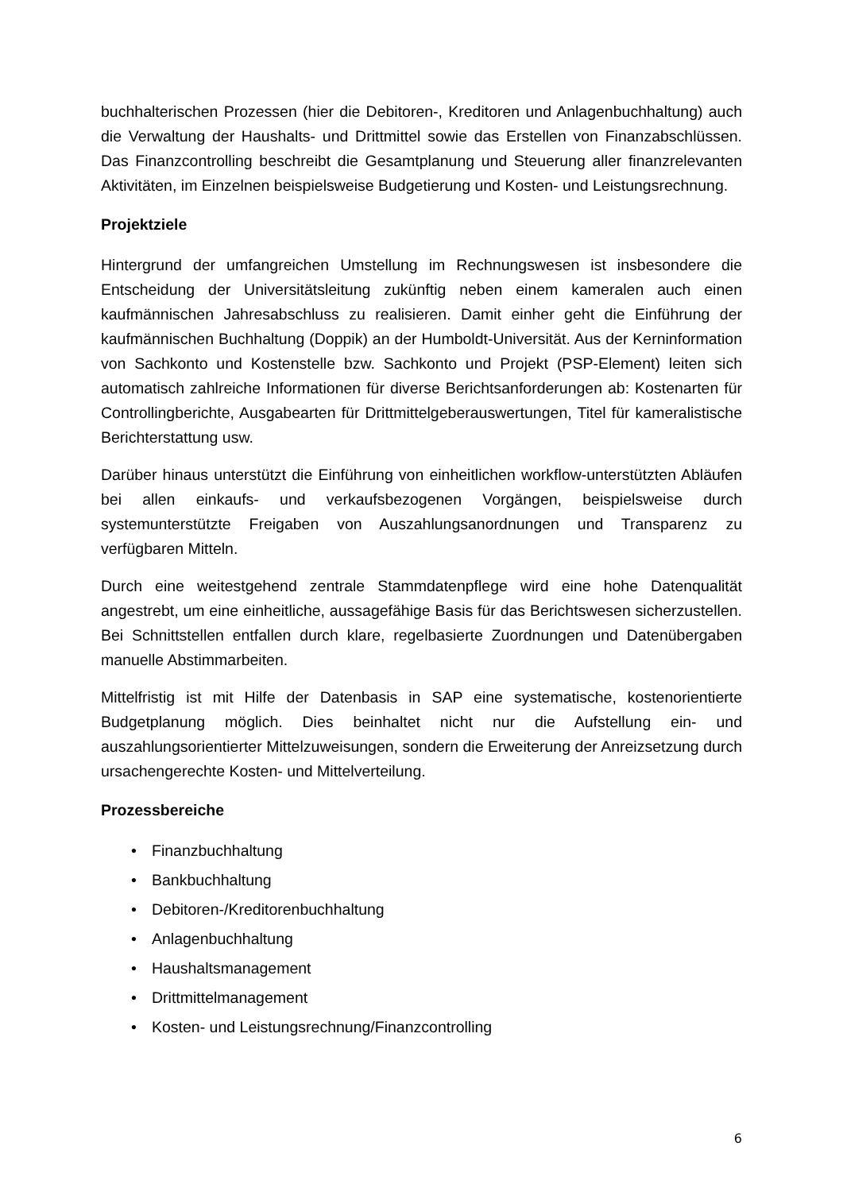buchhalterischen Prozessen (hier die Debitoren-, Kreditoren und Anlagenbuchhaltung) auch die Verwaltung der Haushalts- und Drittmittel sowie das Erstellen von Finanzabschlüssen. Das Finanzcontrolling beschreibt die Gesamtplanung und Steuerung aller finanzrelevanten Aktivitäten, im Einzelnen beispielsweise Budgetierung und Kosten- und Leistungsrechnung.
Projektziele
Hintergrund der umfangreichen Umstellung im Rechnungswesen ist insbesondere die Entscheidung der Universitätsleitung zukünftig neben einem kameralen auch einen kaufmännischen Jahresabschluss zu realisieren. Damit einher geht die Einführung der kaufmännischen Buchhaltung (Doppik) an der Humboldt-Universität. Aus der Kerninformation von Sachkonto und Kostenstelle bzw. Sachkonto und Projekt (PSP-Element) leiten sich automatisch zahlreiche Informationen für diverse Berichtsanforderungen ab: Kostenarten für Controllingberichte, Ausgabearten für Drittmittelgeberauswertungen, Titel für kameralistische Berichterstattung usw.
Darüber hinaus unterstützt die Einführung von einheitlichen workflow-unterstützten Abläufen bei allen einkaufs- und verkaufsbezogenen Vorgängen, beispielsweise durch systemunterstützte Freigaben von Auszahlungsanordnungen und Transparenz zu verfügbaren Mitteln.
Durch eine weitestgehend zentrale Stammdatenpflege wird eine hohe Datenqualität angestrebt, um eine einheitliche, aussagefähige Basis für das Berichtswesen sicherzustellen. Bei Schnittstellen entfallen durch klare, regelbasierte Zuordnungen und Datenübergaben manuelle Abstimmarbeiten.
Mittelfristig ist mit Hilfe der Datenbasis in SAP eine systematische, kostenorientierte Budgetplanung möglich. Dies beinhaltet nicht nur die Aufstellung ein- und auszahlungsorientierter Mittelzuweisungen, sondern die Erweiterung der Anreizsetzung durch ursachengerechte Kosten- und Mittelverteilung.
Prozessbereiche
• Finanzbuchhaltung
• Bankbuchhaltung
• Debitoren-/Kreditorenbuchhaltung
• Anlagenbuchhaltung
• Haushaltsmanagement
• Drittmittelmanagement
• Kosten- und Leistungsrechnung/Finanzcontrolling
6